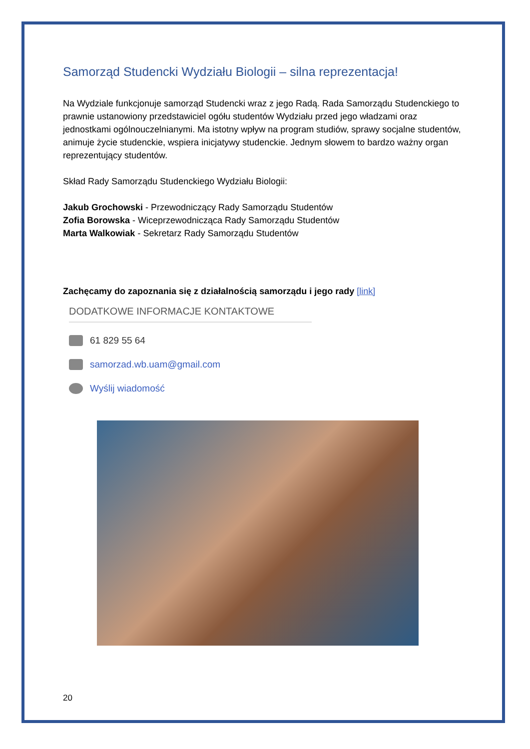Samorząd Studencki Wydziału Biologii – silna reprezentacja!
Na Wydziale funkcjonuje samorząd Studencki wraz z jego Radą. Rada Samorządu Studenckiego to prawnie ustanowiony przedstawiciel ogółu studentów Wydziału przed jego władzami oraz jednostkami ogólnouczelnianymi. Ma istotny wpływ na program studiów, sprawy socjalne studentów, animuje życie studenckie, wspiera inicjatywy studenckie. Jednym słowem to bardzo ważny organ reprezentujący studentów.
Skład Rady Samorządu Studenckiego Wydziału Biologii:
Jakub Grochowski - Przewodniczący Rady Samorządu Studentów
Zofia Borowska - Wiceprzewodnicząca Rady Samorządu Studentów
Marta Walkowiak - Sekretarz Rady Samorządu Studentów
Zachęcamy do zapoznania się z działalnością samorządu i jego rady [link]
DODATKOWE INFORMACJE KONTAKTOWE
61 829 55 64
samorzad.wb.uam@gmail.com
Wyślij wiadomość
20